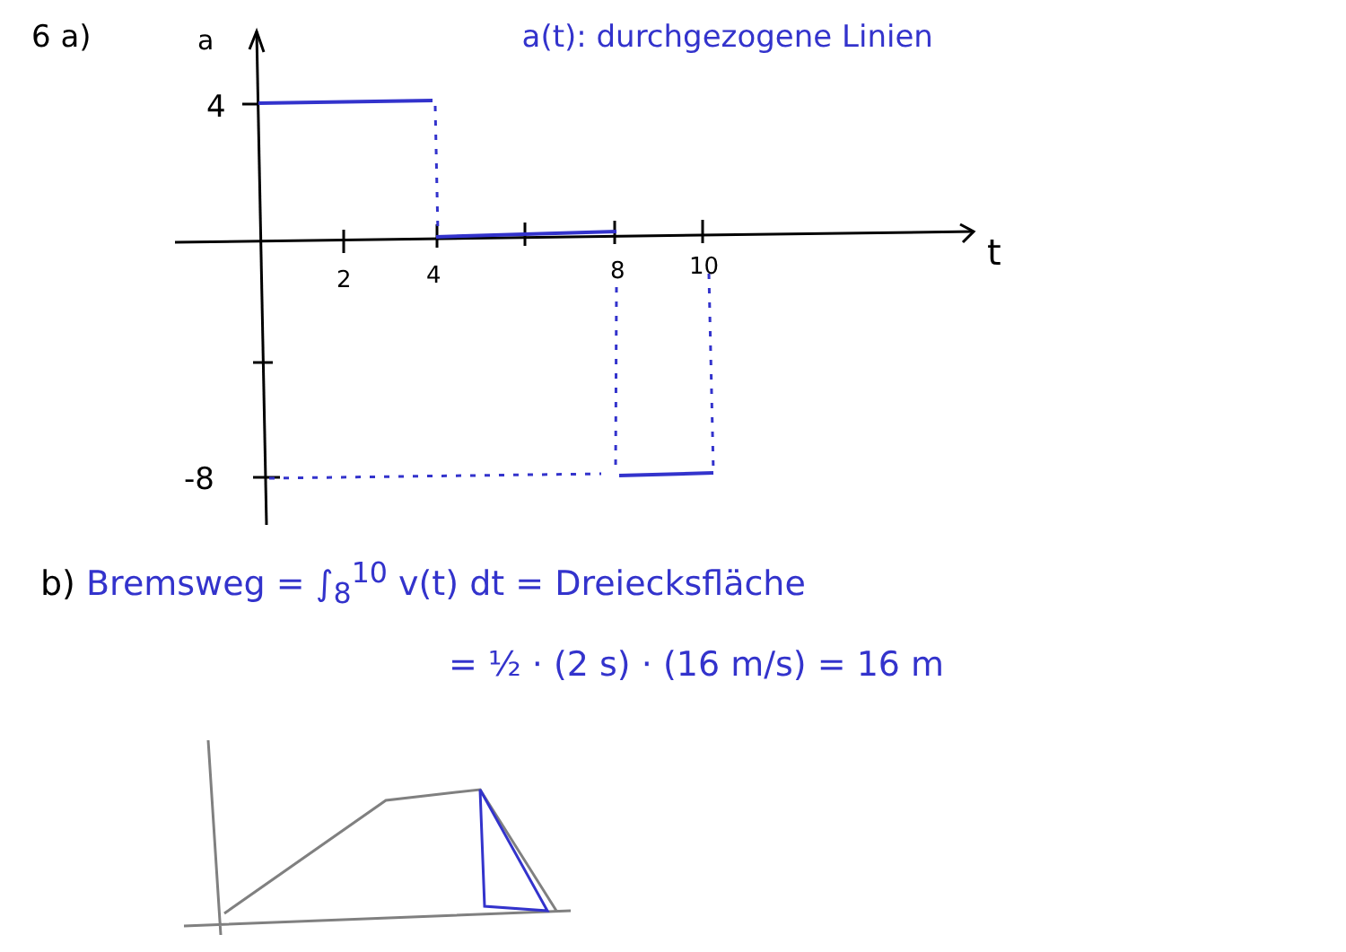4
-8
2
4
8
10
t
a
6 a) a(t): durchgezogene Linien
b) Bremsweg = ∫<sub>8</sub><sup>10</sup> v(t) dt = Dreiecksfläche
= ½ · (2 s) · (16 m/s) = 16 m